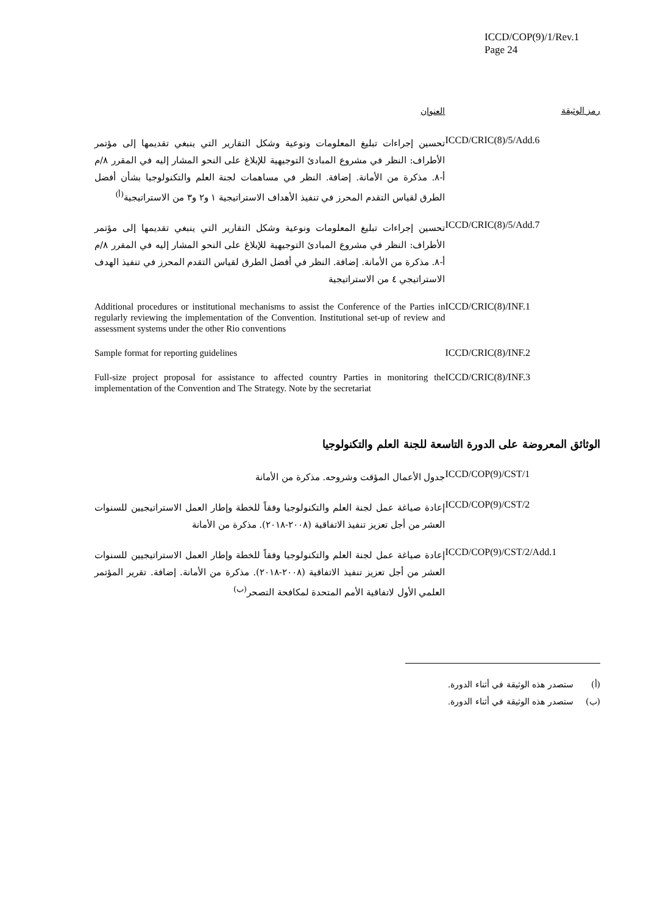ICCD/COP(9)/1/Rev.1
Page 24
| رمز الوثيقة | العنوان |
| --- | --- |
| ICCD/CRIC(8)/5/Add.6 | تحسين إجراءات تبليغ المعلومات ونوعية وشكل التقارير التي ينبغي تقديمها إلى مؤتمر الأطراف: النظر في مشروع المبادئ التوجيهية للإبلاغ على النحو المشار إليه في المقرر ٨/م أ-٨. مذكرة من الأمانة. إضافة. النظر في مساهمات لجنة العلم والتكنولوجيا بشأن أفضل الطرق لقياس التقدم المحرز في تنفيذ الأهداف الاستراتيجية ١ و٢ و٣ من الاستراتيجية<sup>(أ)</sup> |
| ICCD/CRIC(8)/5/Add.7 | تحسين إجراءات تبليغ المعلومات ونوعية وشكل التقارير التي ينبغي تقديمها إلى مؤتمر الأطراف: النظر في مشروع المبادئ التوجيهية للإبلاغ على النحو المشار إليه في المقرر ٨/م أ-٨. مذكرة من الأمانة. إضافة. النظر في أفضل الطرق لقياس التقدم المحرز في تنفيذ الهدف الاستراتيجي ٤ من الاستراتيجية |
| ICCD/CRIC(8)/INF.1 | Additional procedures or institutional mechanisms to assist the Conference of the Parties in regularly reviewing the implementation of the Convention. Institutional set-up of review and assessment systems under the other Rio conventions |
| ICCD/CRIC(8)/INF.2 | Sample format for reporting guidelines |
| ICCD/CRIC(8)/INF.3 | Full-size project proposal for assistance to affected country Parties in monitoring the implementation of the Convention and The Strategy. Note by the secretariat |
الوثائق المعروضة على الدورة التاسعة للجنة العلم والتكنولوجيا
| ICCD/COP(9)/CST/1 | جدول الأعمال المؤقت وشروحه. مذكرة من الأمانة |
| ICCD/COP(9)/CST/2 | إعادة صياغة عمل لجنة العلم والتكنولوجيا وفقاً للخطة وإطار العمل الاستراتيجيين للسنوات العشر من أجل تعزيز تنفيذ الاتفاقية (٢٠٠٨-٢٠١٨). مذكرة من الأمانة |
| ICCD/COP(9)/CST/2/Add.1 | إعادة صياغة عمل لجنة العلم والتكنولوجيا وفقاً للخطة وإطار العمل الاستراتيجيين للسنوات العشر من أجل تعزيز تنفيذ الاتفاقية (٢٠٠٨-٢٠١٨). مذكرة من الأمانة. إضافة. تقرير المؤتمر العلمي الأول لاتفاقية الأمم المتحدة لمكافحة التصحر<sup>(ب)</sup> |
(أ) ستصدر هذه الوثيقة في أثناء الدورة.
(ب) ستصدر هذه الوثيقة في أثناء الدورة.